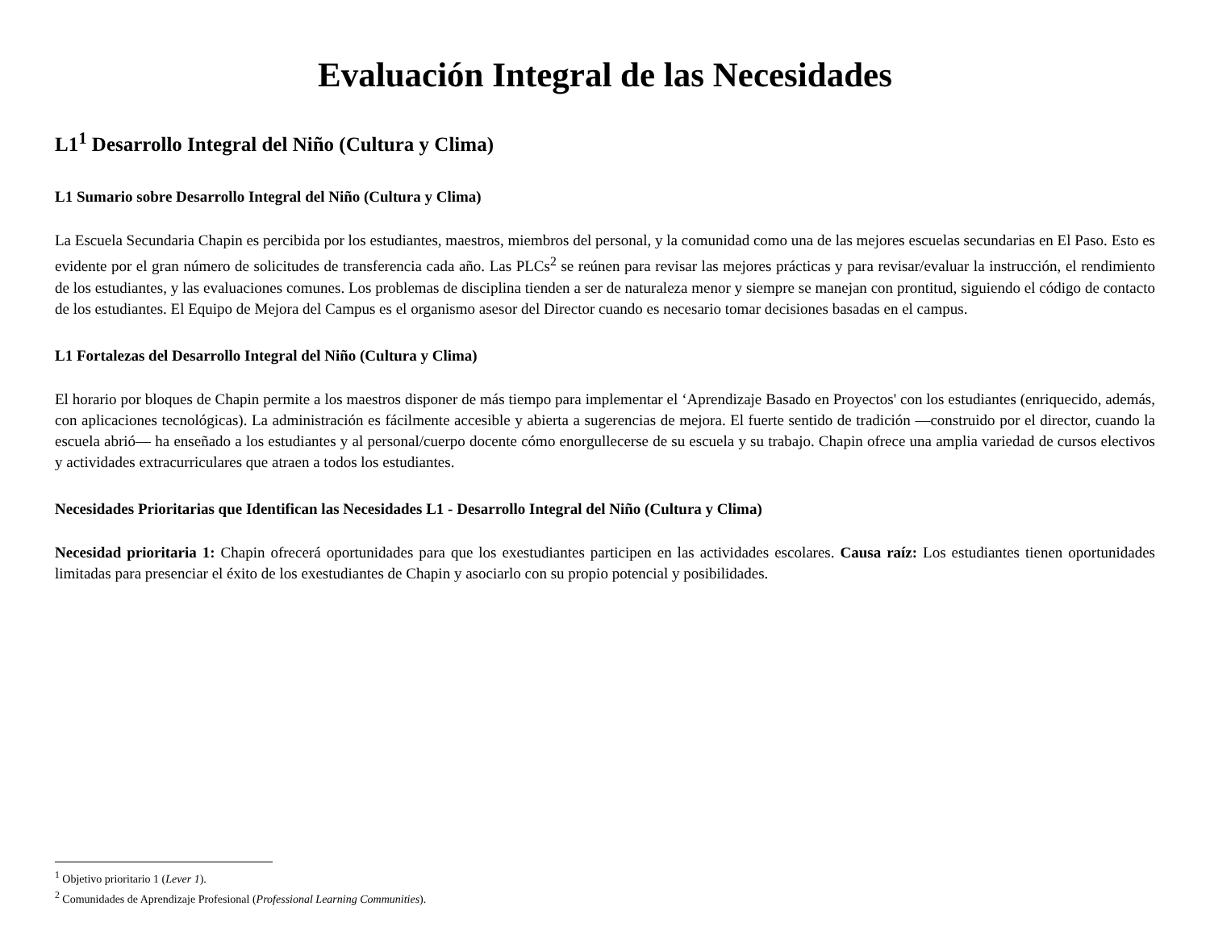Evaluación Integral de las Necesidades
L1<sup>1</sup> Desarrollo Integral del Niño (Cultura y Clima)
L1 Sumario sobre Desarrollo Integral del Niño (Cultura y Clima)
La Escuela Secundaria Chapin es percibida por los estudiantes, maestros, miembros del personal, y la comunidad como una de las mejores escuelas secundarias en El Paso. Esto es evidente por el gran número de solicitudes de transferencia cada año. Las PLCs<sup>2</sup> se reúnen para revisar las mejores prácticas y para revisar/evaluar la instrucción, el rendimiento de los estudiantes, y las evaluaciones comunes. Los problemas de disciplina tienden a ser de naturaleza menor y siempre se manejan con prontitud, siguiendo el código de contacto de los estudiantes. El Equipo de Mejora del Campus es el organismo asesor del Director cuando es necesario tomar decisiones basadas en el campus.
L1 Fortalezas del Desarrollo Integral del Niño (Cultura y Clima)
El horario por bloques de Chapin permite a los maestros disponer de más tiempo para implementar el ‘Aprendizaje Basado en Proyectos' con los estudiantes (enriquecido, además, con aplicaciones tecnológicas). La administración es fácilmente accesible y abierta a sugerencias de mejora. El fuerte sentido de tradición —construido por el director, cuando la escuela abrió— ha enseñado a los estudiantes y al personal/cuerpo docente cómo enorgullecerse de su escuela y su trabajo. Chapin ofrece una amplia variedad de cursos electivos y actividades extracurriculares que atraen a todos los estudiantes.
Necesidades Prioritarias que Identifican las Necesidades L1 - Desarrollo Integral del Niño (Cultura y Clima)
Necesidad prioritaria 1: Chapin ofrecerá oportunidades para que los exestudiantes participen en las actividades escolares. Causa raíz: Los estudiantes tienen oportunidades limitadas para presenciar el éxito de los exestudiantes de Chapin y asociarlo con su propio potencial y posibilidades.
<sup>1</sup> Objetivo prioritario 1 (Lever 1).
<sup>2</sup> Comunidades de Aprendizaje Profesional (Professional Learning Communities).